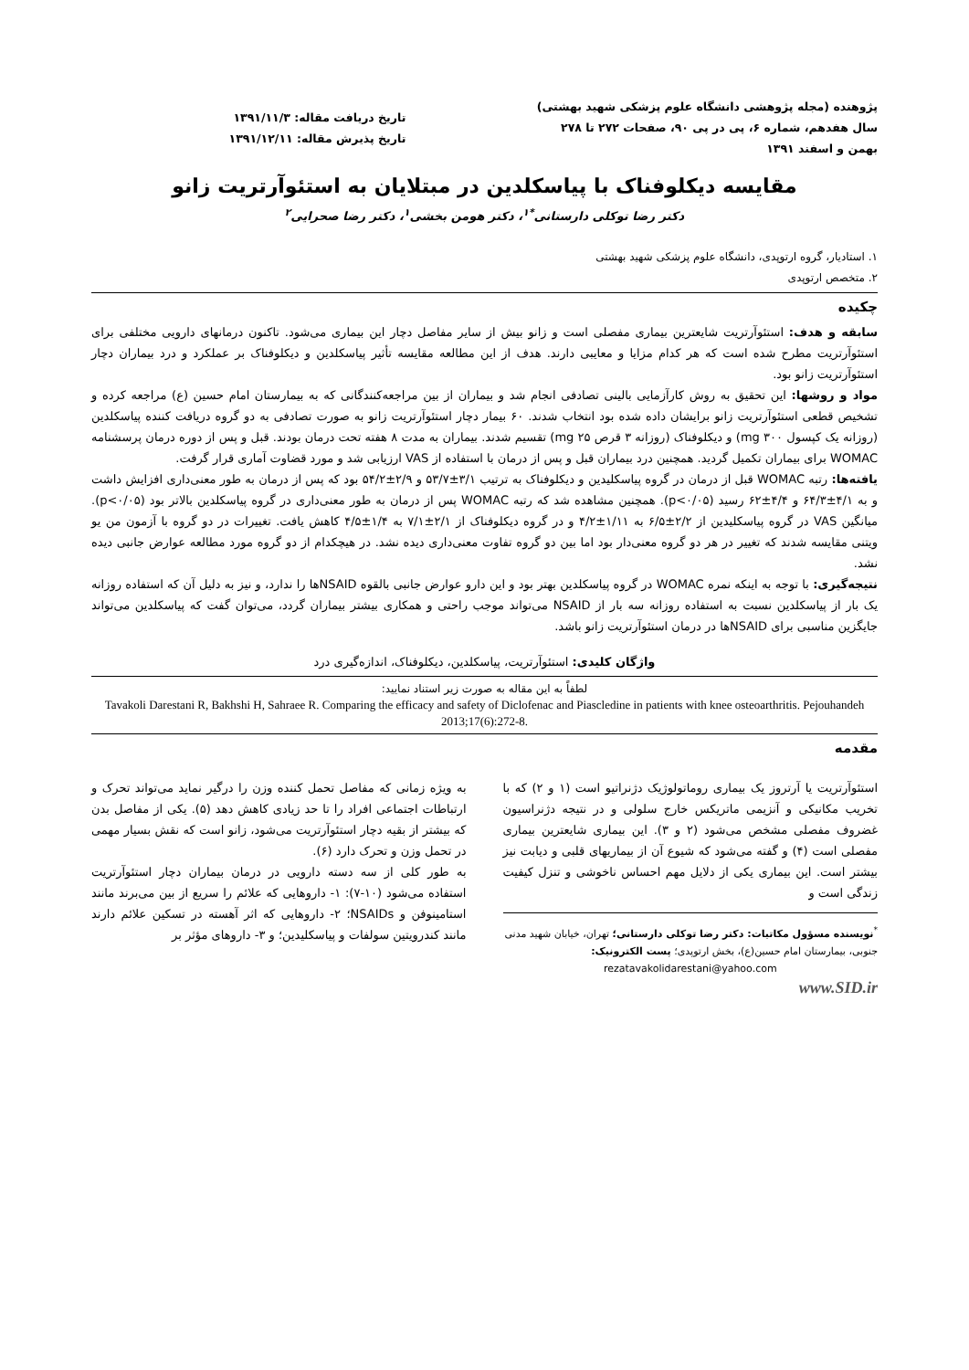پژوهنده (مجله پژوهشی دانشگاه علوم پزشکی شهید بهشتی)
سال هفدهم، شماره ۶، پی در پی ۹۰، صفحات ۲۷۲ تا ۲۷۸
بهمن و اسفند ۱۳۹۱
تاریخ دریافت مقاله: ۱۳۹۱/۱۱/۳
تاریخ پذیرش مقاله: ۱۳۹۱/۱۲/۱۱
مقایسه دیکلوفناک با پیاسکلدین در مبتلایان به استئوآرتریت زانو
دکتر رضا توکلی دارستانی<sup>*۱</sup>، دکتر هومن بخشی<sup>۱</sup>، دکتر رضا صحرایی<sup>۲</sup>
۱. استادیار، گروه ارتوپدی، دانشگاه علوم پزشکی شهید بهشتی
۲. متخصص ارتوپدی
چکیده
سابقه و هدف: استئوآرتریت شایعترین بیماری مفصلی است و زانو بیش از سایر مفاصل دچار این بیماری می‌شود. تاکنون درمانهای دارویی مختلفی برای استئوآرتریت مطرح شده است که هر کدام مزایا و معایبی دارند. هدف از این مطالعه مقایسه تأثیر پیاسکلدین و دیکلوفناک بر عملکرد و درد بیماران دچار استئوآرتریت زانو بود.
مواد و روشها: این تحقیق به روش کارآزمایی بالینی تصادفی انجام شد و بیماران از بین مراجعه‌کنندگانی که به بیمارستان امام حسین (ع) مراجعه کرده و تشخیص قطعی استئوآرتریت زانو برایشان داده شده بود انتخاب شدند. ۶۰ بیمار دچار استئوآرتریت زانو به صورت تصادفی به دو گروه دریافت کننده پیاسکلدین (روزانه یک کپسول ۳۰۰ mg) و دیکلوفناک (روزانه ۳ قرص ۲۵ mg) تقسیم شدند. بیماران به مدت ۸ هفته تحت درمان بودند. قبل و پس از دوره درمان پرسشنامه WOMAC برای بیماران تکمیل گردید. همچنین درد بیماران قبل و پس از درمان با استفاده از VAS ارزیابی شد و مورد قضاوت آماری قرار گرفت.
یافته‌ها: رتبه WOMAC قبل از درمان در گروه پیاسکلیدین و دیکلوفناک به ترتیب ۳/۱±۵۳/۷ و ۲/۹±۵۴/۲ بود که پس از درمان به طور معنی‌داری افزایش داشت و به ۴/۱±۶۴/۳ و ۴/۴±۶۲ رسید (p<۰/۰۵). همچنین مشاهده شد که رتبه WOMAC پس از درمان به طور معنی‌داری در گروه پیاسکلدین بالاتر بود (p<۰/۰۵). میانگین VAS در گروه پیاسکلیدین از ۲/۲±۶/۵ به ۱/۱۱±۴/۲ و در گروه دیکلوفناک از ۲/۱±۷/۱ به ۱/۴±۴/۵ کاهش یافت. تغییرات در دو گروه با آزمون من یو ویتنی مقایسه شدند که تغییر در هر دو گروه معنی‌دار بود اما بین دو گروه تفاوت معنی‌داری دیده نشد. در هیچکدام از دو گروه مورد مطالعه عوارض جانبی دیده نشد.
نتیجه‌گیری: با توجه به اینکه نمره WOMAC در گروه پیاسکلدین بهتر بود و این دارو عوارض جانبی بالقوه NSAIDها را ندارد، و نیز به دلیل آن که استفاده روزانه یک بار از پیاسکلدین نسبت به استفاده روزانه سه بار از NSAID می‌تواند موجب راحتی و همکاری بیشتر بیماران گردد، می‌توان گفت که پیاسکلدین می‌تواند جایگزین مناسبی برای NSAIDها در درمان استئوآرتریت زانو باشد.
واژگان کلیدی: استئوآرتریت، پیاسکلدین، دیکلوفناک، اندازه‌گیری درد
لطفاً به این مقاله به صورت زیر استناد نمایید:
Tavakoli Darestani R, Bakhshi H, Sahraee R. Comparing the efficacy and safety of Diclofenac and Piascledine in patients with knee osteoarthritis. Pejouhandeh 2013;17(6):272-8.
مقدمه
استئوآرتریت یا آرتروز یک بیماری روماتولوژیک دژنراتیو است (۱ و ۲) که با تخریب مکانیکی و آنزیمی ماتریکس خارج سلولی و در نتیجه دژنراسیون غضروف مفصلی مشخص می‌شود (۲ و ۳). این بیماری شایعترین بیماری مفصلی است (۴) و گفته می‌شود که شیوع آن از بیماریهای قلبی و دیابت نیز بیشتر است. این بیماری یکی از دلایل مهم احساس ناخوشی و تنزل کیفیت زندگی است و
<sup>*</sup> نویسنده مسؤول مکاتبات: دکتر رضا توکلی دارستانی؛ تهران، خیابان شهید مدنی جنوبی، بیمارستان امام حسین(ع)، بخش ارتوپدی؛ پست الکترونیک:
rezatavakolidarestani@yahoo.com
به ویژه زمانی که مفاصل تحمل کننده وزن را درگیر نماید می‌تواند تحرک و ارتباطات اجتماعی افراد را تا حد زیادی کاهش دهد (۵). یکی از مفاصل بدن که بیشتر از بقیه دچار استئوآرتریت می‌شود، زانو است که نقش بسیار مهمی در تحمل وزن و تحرک دارد (۶).
به طور کلی از سه دسته دارویی در درمان بیماران دچار استئوآرتریت استفاده می‌شود (۱۰-۷): ۱- داروهایی که علائم را سریع از بین می‌برند مانند استامینوفن و NSAIDs؛ ۲- داروهایی که اثر آهسته در تسکین علائم دارند مانند کندرویتین سولفات و پیاسکلیدین؛ و ۳- داروهای مؤثر بر
www.SID.ir